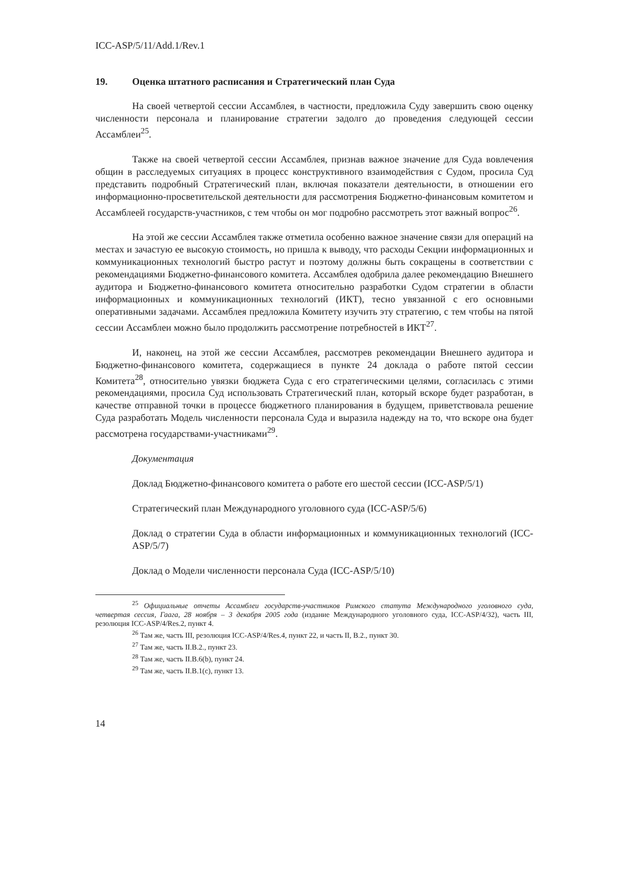ICC-ASP/5/11/Add.1/Rev.1
19. Оценка штатного расписания и Стратегический план Суда
На своей четвертой сессии Ассамблея, в частности, предложила Суду завершить свою оценку численности персонала и планирование стратегии задолго до проведения следующей сессии Ассамблеи<sup>25</sup>.
Также на своей четвертой сессии Ассамблея, признав важное значение для Суда вовлечения общин в расследуемых ситуациях в процесс конструктивного взаимодействия с Судом, просила Суд представить подробный Стратегический план, включая показатели деятельности, в отношении его информационно-просветительской деятельности для рассмотрения Бюджетно-финансовым комитетом и Ассамблеей государств-участников, с тем чтобы он мог подробно рассмотреть этот важный вопрос<sup>26</sup>.
На этой же сессии Ассамблея также отметила особенно важное значение связи для операций на местах и зачастую ее высокую стоимость, но пришла к выводу, что расходы Секции информационных и коммуникационных технологий быстро растут и поэтому должны быть сокращены в соответствии с рекомендациями Бюджетно-финансового комитета. Ассамблея одобрила далее рекомендацию Внешнего аудитора и Бюджетно-финансового комитета относительно разработки Судом стратегии в области информационных и коммуникационных технологий (ИКТ), тесно увязанной с его основными оперативными задачами. Ассамблея предложила Комитету изучить эту стратегию, с тем чтобы на пятой сессии Ассамблеи можно было продолжить рассмотрение потребностей в ИКТ<sup>27</sup>.
И, наконец, на этой же сессии Ассамблея, рассмотрев рекомендации Внешнего аудитора и Бюджетно-финансового комитета, содержащиеся в пункте 24 доклада о работе пятой сессии Комитета<sup>28</sup>, относительно увязки бюджета Суда с его стратегическими целями, согласилась с этими рекомендациями, просила Суд использовать Стратегический план, который вскоре будет разработан, в качестве отправной точки в процессе бюджетного планирования в будущем, приветствовала решение Суда разработать Модель численности персонала Суда и выразила надежду на то, что вскоре она будет рассмотрена государствами-участниками<sup>29</sup>.
Документация
Доклад Бюджетно-финансового комитета о работе его шестой сессии (ICC-ASP/5/1)
Стратегический план Международного уголовного суда (ICC-ASP/5/6)
Доклад о стратегии Суда в области информационных и коммуникационных технологий (ICC-ASP/5/7)
Доклад о Модели численности персонала Суда (ICC-ASP/5/10)
<sup>25</sup> Официальные отчеты Ассамблеи государств-участников Римского статута Международного уголовного суда, четвертая сессия, Гаага, 28 ноября – 3 декабря 2005 года (издание Международного уголовного суда, ICC-ASP/4/32), часть III, резолюция ICC-ASP/4/Res.2, пункт 4.
<sup>26</sup> Там же, часть III, резолюция ICC-ASP/4/Res.4, пункт 22, и часть II, B.2., пункт 30.
<sup>27</sup> Там же, часть II.B.2., пункт 23.
<sup>28</sup> Там же, часть II.B.6(b), пункт 24.
<sup>29</sup> Там же, часть II.B.1(c), пункт 13.
14